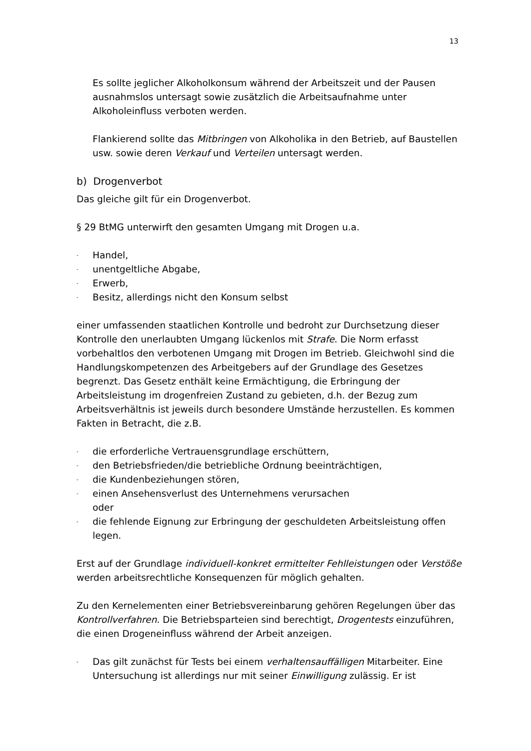13
Es sollte jeglicher Alkoholkonsum während der Arbeitszeit und der Pausen ausnahmslos untersagt sowie zusätzlich die Arbeitsaufnahme unter Alkoholeinfluss verboten werden.
Flankierend sollte das Mitbringen von Alkoholika in den Betrieb, auf Baustellen usw. sowie deren Verkauf und Verteilen untersagt werden.
b) Drogenverbot
Das gleiche gilt für ein Drogenverbot.
§ 29 BtMG unterwirft den gesamten Umgang mit Drogen u.a.
- Handel,
- unentgeltliche Abgabe,
- Erwerb,
- Besitz, allerdings nicht den Konsum selbst
einer umfassenden staatlichen Kontrolle und bedroht zur Durchsetzung dieser Kontrolle den unerlaubten Umgang lückenlos mit Strafe. Die Norm erfasst vorbehaltlos den verbotenen Umgang mit Drogen im Betrieb. Gleichwohl sind die Handlungskompetenzen des Arbeitgebers auf der Grundlage des Gesetzes begrenzt. Das Gesetz enthält keine Ermächtigung, die Erbringung der Arbeitsleistung im drogenfreien Zustand zu gebieten, d.h. der Bezug zum Arbeitsverhältnis ist jeweils durch besondere Umstände herzustellen. Es kommen Fakten in Betracht, die z.B.
- die erforderliche Vertrauensgrundlage erschüttern,
- den Betriebsfrieden/die betriebliche Ordnung beeinträchtigen,
- die Kundenbeziehungen stören,
- einen Ansehensverlust des Unternehmens verursachen
oder
- die fehlende Eignung zur Erbringung der geschuldeten Arbeitsleistung offen legen.
Erst auf der Grundlage individuell-konkret ermittelter Fehlleistungen oder Verstöße werden arbeitsrechtliche Konsequenzen für möglich gehalten.
Zu den Kernelementen einer Betriebsvereinbarung gehören Regelungen über das Kontrollverfahren. Die Betriebsparteien sind berechtigt, Drogentests einzuführen, die einen Drogeneinfluss während der Arbeit anzeigen.
- Das gilt zunächst für Tests bei einem verhaltensauffälligen Mitarbeiter. Eine Untersuchung ist allerdings nur mit seiner Einwilligung zulässig. Er ist